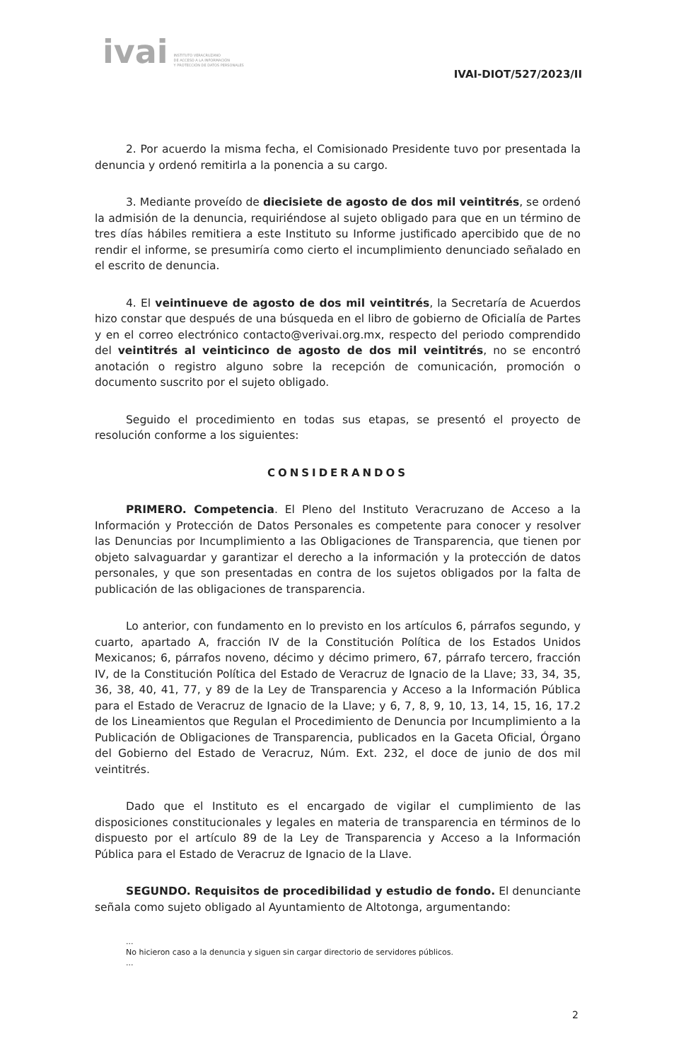ivai
INSTITUTO VERACRUZANO
DE ACCESO A LA INFORMACIÓN
Y PROTECCIÓN DE DATOS PERSONALES
IVAI-DIOT/527/2023/II
2. Por acuerdo la misma fecha, el Comisionado Presidente tuvo por presentada la denuncia y ordenó remitirla a la ponencia a su cargo.
3. Mediante proveído de diecisiete de agosto de dos mil veintitrés, se ordenó la admisión de la denuncia, requiriéndose al sujeto obligado para que en un término de tres días hábiles remitiera a este Instituto su Informe justificado apercibido que de no rendir el informe, se presumiría como cierto el incumplimiento denunciado señalado en el escrito de denuncia.
4. El veintinueve de agosto de dos mil veintitrés, la Secretaría de Acuerdos hizo constar que después de una búsqueda en el libro de gobierno de Oficialía de Partes y en el correo electrónico contacto@verivai.org.mx, respecto del periodo comprendido del veintitrés al veinticinco de agosto de dos mil veintitrés, no se encontró anotación o registro alguno sobre la recepción de comunicación, promoción o documento suscrito por el sujeto obligado.
Seguido el procedimiento en todas sus etapas, se presentó el proyecto de resolución conforme a los siguientes:
CONSIDERANDOS
PRIMERO. Competencia. El Pleno del Instituto Veracruzano de Acceso a la Información y Protección de Datos Personales es competente para conocer y resolver las Denuncias por Incumplimiento a las Obligaciones de Transparencia, que tienen por objeto salvaguardar y garantizar el derecho a la información y la protección de datos personales, y que son presentadas en contra de los sujetos obligados por la falta de publicación de las obligaciones de transparencia.
Lo anterior, con fundamento en lo previsto en los artículos 6, párrafos segundo, y cuarto, apartado A, fracción IV de la Constitución Política de los Estados Unidos Mexicanos; 6, párrafos noveno, décimo y décimo primero, 67, párrafo tercero, fracción IV, de la Constitución Política del Estado de Veracruz de Ignacio de la Llave; 33, 34, 35, 36, 38, 40, 41, 77, y 89 de la Ley de Transparencia y Acceso a la Información Pública para el Estado de Veracruz de Ignacio de la Llave; y 6, 7, 8, 9, 10, 13, 14, 15, 16, 17.2 de los Lineamientos que Regulan el Procedimiento de Denuncia por Incumplimiento a la Publicación de Obligaciones de Transparencia, publicados en la Gaceta Oficial, Órgano del Gobierno del Estado de Veracruz, Núm. Ext. 232, el doce de junio de dos mil veintitrés.
Dado que el Instituto es el encargado de vigilar el cumplimiento de las disposiciones constitucionales y legales en materia de transparencia en términos de lo dispuesto por el artículo 89 de la Ley de Transparencia y Acceso a la Información Pública para el Estado de Veracruz de Ignacio de la Llave.
SEGUNDO. Requisitos de procedibilidad y estudio de fondo. El denunciante señala como sujeto obligado al Ayuntamiento de Altotonga, argumentando:
...
No hicieron caso a la denuncia y siguen sin cargar directorio de servidores públicos.
...
2